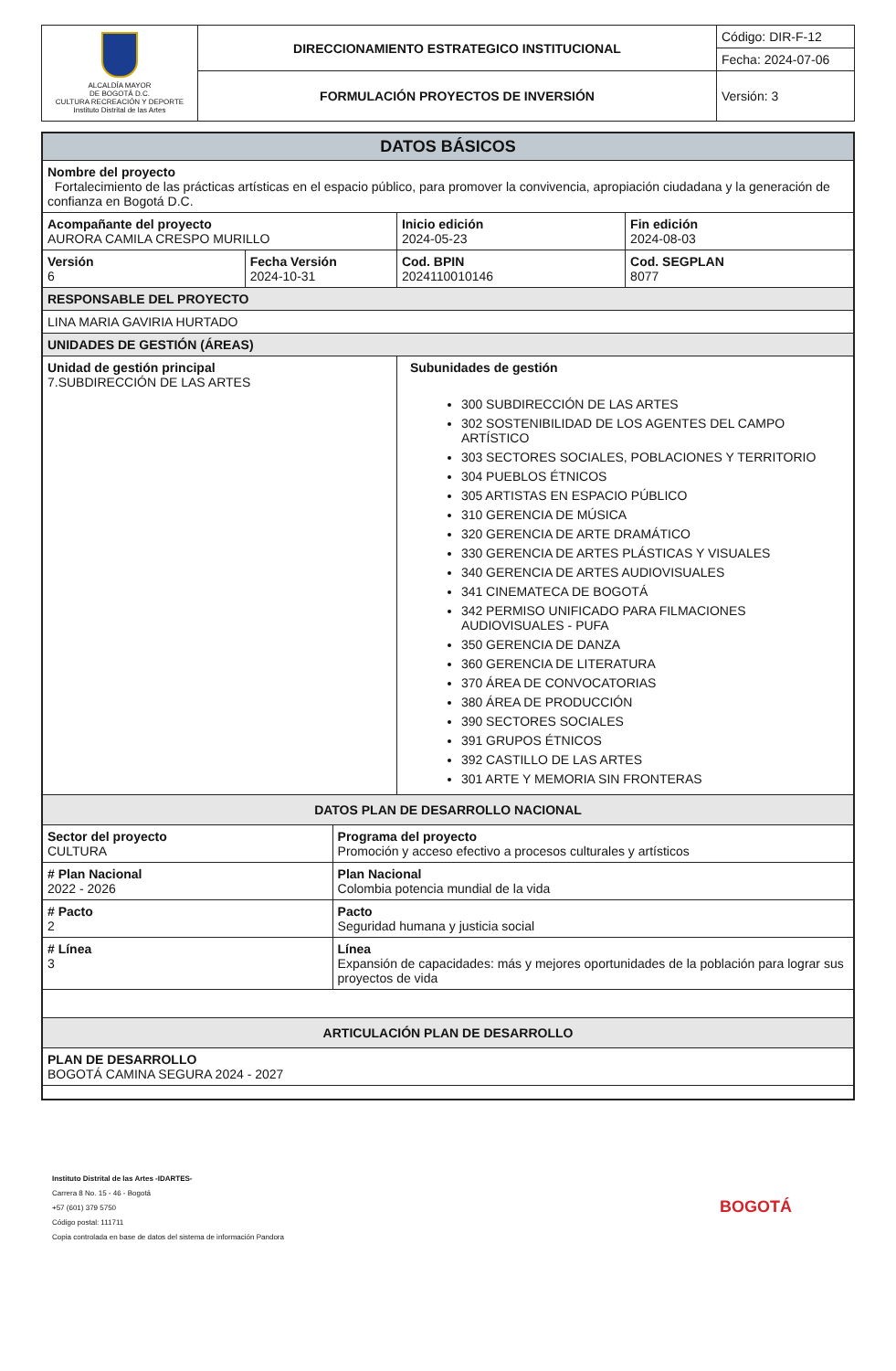| ALCALDÍA MAYOR DE BOGOTÁ D.C. CULTURA RECREACIÓN Y DEPORTE Instituto Distrital de las Artes | DIRECCIONAMIENTO ESTRATEGICO INSTITUCIONAL | Código: DIR-F-12 |
| | | Fecha: 2024-07-06 |
| | FORMULACIÓN PROYECTOS DE INVERSIÓN | Versión: 3 |
| DATOS BÁSICOS | | | | |
| --- | --- | --- | --- | --- |
| Nombre del proyecto Fortalecimiento de las prácticas artísticas en el espacio público, para promover la convivencia, apropiación ciudadana y la generación de confianza en Bogotá D.C. | | | | |
| Acompañante del proyecto AURORA CAMILA CRESPO MURILLO | | | Inicio edición 2024-05-23 | Fin edición 2024-08-03 |
| Versión 6 | Fecha Versión 2024-10-31 | | Cod. BPIN 2024110010146 | Cod. SEGPLAN 8077 |
| RESPONSABLE DEL PROYECTO | | | | |
| LINA MARIA GAVIRIA HURTADO | | | | |
| UNIDADES DE GESTIÓN (ÁREAS) | | | | |
| Unidad de gestión principal 7.SUBDIRECCIÓN DE LAS ARTES | | | Subunidades de gestión 300 SUBDIRECCIÓN DE LAS ARTES 302 SOSTENIBILIDAD DE LOS AGENTES DEL CAMPO ARTÍSTICO 303 SECTORES SOCIALES, POBLACIONES Y TERRITORIO 304 PUEBLOS ÉTNICOS 305 ARTISTAS EN ESPACIO PÚBLICO 310 GERENCIA DE MÚSICA 320 GERENCIA DE ARTE DRAMÁTICO 330 GERENCIA DE ARTES PLÁSTICAS Y VISUALES 340 GERENCIA DE ARTES AUDIOVISUALES 341 CINEMATECA DE BOGOTÁ 342 PERMISO UNIFICADO PARA FILMACIONES AUDIOVISUALES - PUFA 350 GERENCIA DE DANZA 360 GERENCIA DE LITERATURA 370 ÁREA DE CONVOCATORIAS 380 ÁREA DE PRODUCCIÓN 390 SECTORES SOCIALES 391 GRUPOS ÉTNICOS 392 CASTILLO DE LAS ARTES 301 ARTE Y MEMORIA SIN FRONTERAS | |
| DATOS PLAN DE DESARROLLO NACIONAL | | | | |
| Sector del proyecto CULTURA | | Programa del proyecto Promoción y acceso efectivo a procesos culturales y artísticos | | |
| # Plan Nacional 2022 - 2026 | | Plan Nacional Colombia potencia mundial de la vida | | |
| # Pacto 2 | | Pacto Seguridad humana y justicia social | | |
| # Línea 3 | | Línea Expansión de capacidades: más y mejores oportunidades de la población para lograr sus proyectos de vida | | |
| ARTICULACIÓN PLAN DE DESARROLLO | | | | |
| PLAN DE DESARROLLO BOGOTÁ CAMINA SEGURA 2024 - 2027 | | | | |
Instituto Distrital de las Artes -IDARTES-
Carrera 8 No. 15 - 46 - Bogotá
+57 (601) 379 5750
Código postal: 111711
Copia controlada en base de datos del sistema de información Pandora
BOGOTÁ